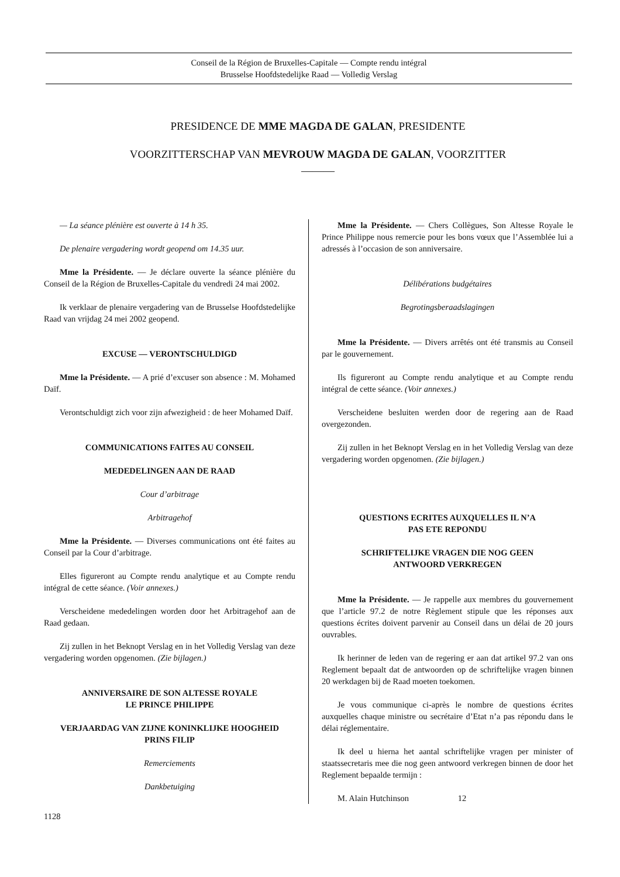Conseil de la Région de Bruxelles-Capitale — Compte rendu intégral
Brusselse Hoofdstedelijke Raad — Volledig Verslag
PRESIDENCE DE MME MAGDA DE GALAN, PRESIDENTE
VOORZITTERSCHAP VAN MEVROUW MAGDA DE GALAN, VOORZITTER
———
— La séance plénière est ouverte à 14 h 35.
De plenaire vergadering wordt geopend om 14.35 uur.
Mme la Présidente. — Je déclare ouverte la séance plénière du Conseil de la Région de Bruxelles-Capitale du vendredi 24 mai 2002.
Ik verklaar de plenaire vergadering van de Brusselse Hoofdstedelijke Raad van vrijdag 24 mei 2002 geopend.
EXCUSE — VERONTSCHULDIGD
Mme la Présidente. — A prié d’excuser son absence : M. Mohamed Daïf.
Verontschuldigt zich voor zijn afwezigheid : de heer Mohamed Daïf.
COMMUNICATIONS FAITES AU CONSEIL
MEDEDELINGEN AAN DE RAAD
Cour d’arbitrage
Arbitragehof
Mme la Présidente. — Diverses communications ont été faites au Conseil par la Cour d’arbitrage.
Elles figureront au Compte rendu analytique et au Compte rendu intégral de cette séance. (Voir annexes.)
Verscheidene mededelingen worden door het Arbitragehof aan de Raad gedaan.
Zij zullen in het Beknopt Verslag en in het Volledig Verslag van deze vergadering worden opgenomen. (Zie bijlagen.)
ANNIVERSAIRE DE SON ALTESSE ROYALE
LE PRINCE PHILIPPE
VERJAARDAG VAN ZIJNE KONINKLIJKE HOOGHEID
PRINS FILIP
Remerciements
Dankbetuiging
Mme la Présidente. — Chers Collègues, Son Altesse Royale le Prince Philippe nous remercie pour les bons vœux que l’Assemblée lui a adressés à l’occasion de son anniversaire.
Délibérations budgétaires
Begrotingsberaadslagingen
Mme la Présidente. — Divers arrêtés ont été transmis au Conseil par le gouvernement.
Ils figureront au Compte rendu analytique et au Compte rendu intégral de cette séance. (Voir annexes.)
Verscheidene besluiten werden door de regering aan de Raad overgezonden.
Zij zullen in het Beknopt Verslag en in het Volledig Verslag van deze vergadering worden opgenomen. (Zie bijlagen.)
QUESTIONS ECRITES AUXQUELLES IL N’A
PAS ETE REPONDU
SCHRIFTELIJKE VRAGEN DIE NOG GEEN
ANTWOORD VERKREGEN
Mme la Présidente. — Je rappelle aux membres du gouvernement que l’article 97.2 de notre Règlement stipule que les réponses aux questions écrites doivent parvenir au Conseil dans un délai de 20 jours ouvrables.
Ik herinner de leden van de regering er aan dat artikel 97.2 van ons Reglement bepaalt dat de antwoorden op de schriftelijke vragen binnen 20 werkdagen bij de Raad moeten toekomen.
Je vous communique ci-après le nombre de questions écrites auxquelles chaque ministre ou secrétaire d’Etat n’a pas répondu dans le délai réglementaire.
Ik deel u hierna het aantal schriftelijke vragen per minister of staatssecretaris mee die nog geen antwoord verkregen binnen de door het Reglement bepaalde termijn :
M. Alain Hutchinson 12
1128